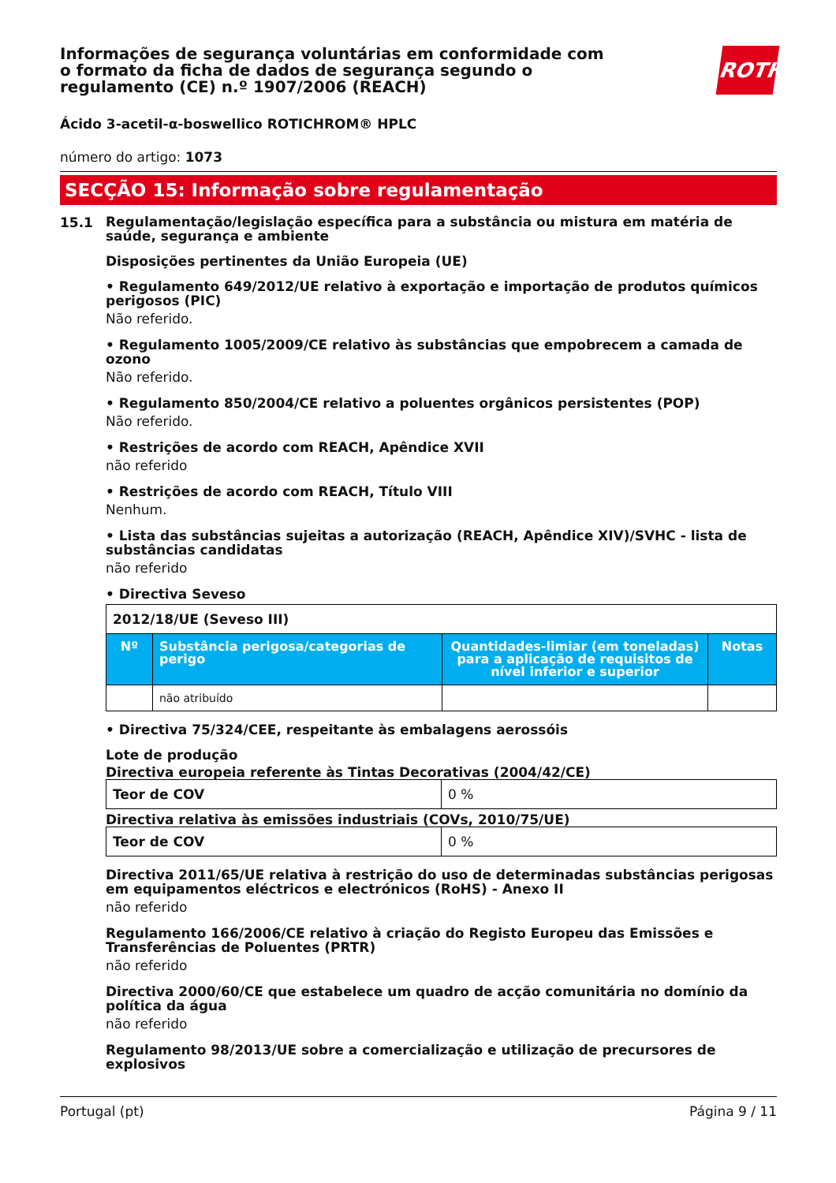Informações de segurança voluntárias em conformidade com o formato da ficha de dados de segurança segundo o regulamento (CE) n.º 1907/2006 (REACH)
ROTH
Ácido 3-acetil-α-boswellico ROTICHROM® HPLC
número do artigo: 1073
SECÇÃO 15: Informação sobre regulamentação
15.1
Regulamentação/legislação específica para a substância ou mistura em matéria de saúde, segurança e ambiente
Disposições pertinentes da União Europeia (UE)
• Regulamento 649/2012/UE relativo à exportação e importação de produtos químicos perigosos (PIC)
Não referido.
• Regulamento 1005/2009/CE relativo às substâncias que empobrecem a camada de ozono
Não referido.
• Regulamento 850/2004/CE relativo a poluentes orgânicos persistentes (POP)
Não referido.
• Restrições de acordo com REACH, Apêndice XVII
não referido
• Restrições de acordo com REACH, Título VIII
Nenhum.
• Lista das substâncias sujeitas a autorização (REACH, Apêndice XIV)/SVHC - lista de substâncias candidatas
não referido
• Directiva Seveso
| 2012/18/UE (Seveso III) | | | |
| Nº | Substância perigosa/categorias de perigo | Quantidades-limiar (em toneladas) para a aplicação de requisitos de nível inferior e superior | Notas |
| | não atribuído | | |
• Directiva 75/324/CEE, respeitante às embalagens aerossóis
Lote de produção
Directiva europeia referente às Tintas Decorativas (2004/42/CE)
| Teor de COV | 0 % |
Directiva relativa às emissões industriais (COVs, 2010/75/UE)
| Teor de COV | 0 % |
Directiva 2011/65/UE relativa à restrição do uso de determinadas substâncias perigosas em equipamentos eléctricos e electrónicos (RoHS) - Anexo II
não referido
Regulamento 166/2006/CE relativo à criação do Registo Europeu das Emissões e Transferências de Poluentes (PRTR)
não referido
Directiva 2000/60/CE que estabelece um quadro de acção comunitária no domínio da política da água
não referido
Regulamento 98/2013/UE sobre a comercialização e utilização de precursores de explosivos
Portugal (pt) Página 9 / 11